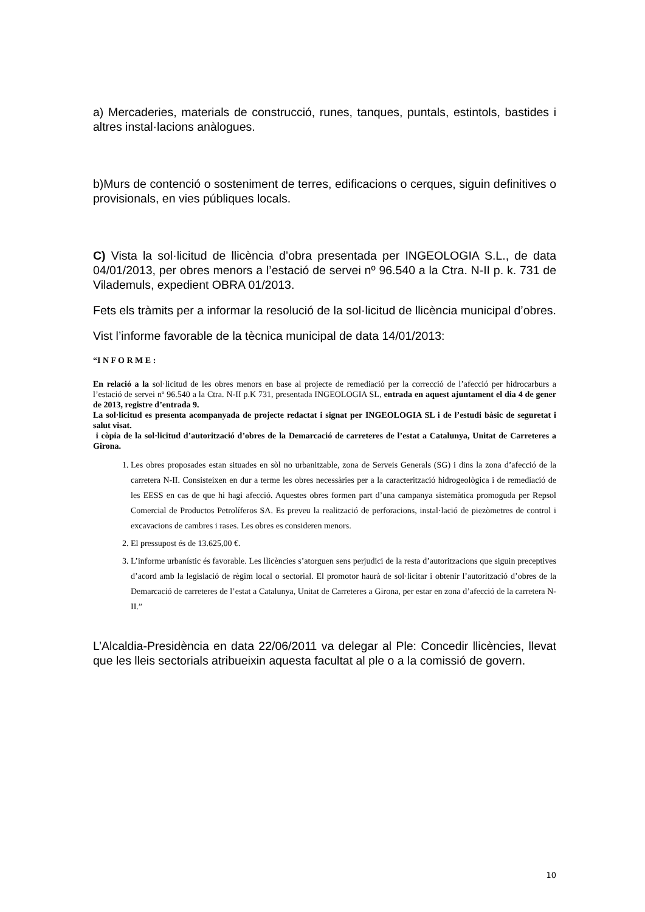a) Mercaderies, materials de construcció, runes, tanques, puntals, estintols, bastides i altres instal·lacions anàlogues.
b)Murs de contenció o sosteniment de terres, edificacions o cerques, siguin definitives o provisionals, en vies públiques locals.
C) Vista la sol·licitud de llicència d’obra presentada per INGEOLOGIA S.L., de data 04/01/2013, per obres menors a l’estació de servei nº 96.540 a la Ctra. N-II p. k. 731 de Vilademuls, expedient OBRA 01/2013.
Fets els tràmits per a informar la resolució de la sol·licitud de llicència municipal d’obres.
Vist l’informe favorable de la tècnica municipal de data 14/01/2013:
“I N F O R M E :
En relació a la sol·licitud de les obres menors en base al projecte de remediació per la correcció de l’afecció per hidrocarburs a l’estació de servei nº 96.540 a la Ctra. N-II p.K 731, presentada INGEOLOGIA SL, entrada en aquest ajuntament el dia 4 de gener de 2013, registre d’entrada 9.
La sol·licitud es presenta acompanyada de projecte redactat i signat per INGEOLOGIA SL i de l’estudi bàsic de seguretat i salut visat.
i còpia de la sol·licitud d’autorització d’obres de la Demarcació de carreteres de l’estat a Catalunya, Unitat de Carreteres a Girona.
1. Les obres proposades estan situades en sòl no urbanitzable, zona de Serveis Generals (SG) i dins la zona d’afecció de la carretera N-II. Consisteixen en dur a terme les obres necessàries per a la caracterització hidrogeològica i de remediació de les EESS en cas de que hi hagi afecció. Aquestes obres formen part d’una campanya sistemàtica promoguda per Repsol Comercial de Productos Petrolíferos SA. Es preveu la realització de perforacions, instal·lació de piezòmetres de control i excavacions de cambres i rases. Les obres es consideren menors.
2. El pressupost és de 13.625,00 €.
3. L’informe urbanístic és favorable. Les llicències s’atorguen sens perjudici de la resta d’autoritzacions que siguin preceptives d’acord amb la legislació de règim local o sectorial. El promotor haurà de sol·licitar i obtenir l’autorització d’obres de la Demarcació de carreteres de l’estat a Catalunya, Unitat de Carreteres a Girona, per estar en zona d’afecció de la carretera N-II.”
L’Alcaldia-Presidència en data 22/06/2011 va delegar al Ple: Concedir llicències, llevat que les lleis sectorials atribueixin aquesta facultat al ple o a la comissió de govern.
10